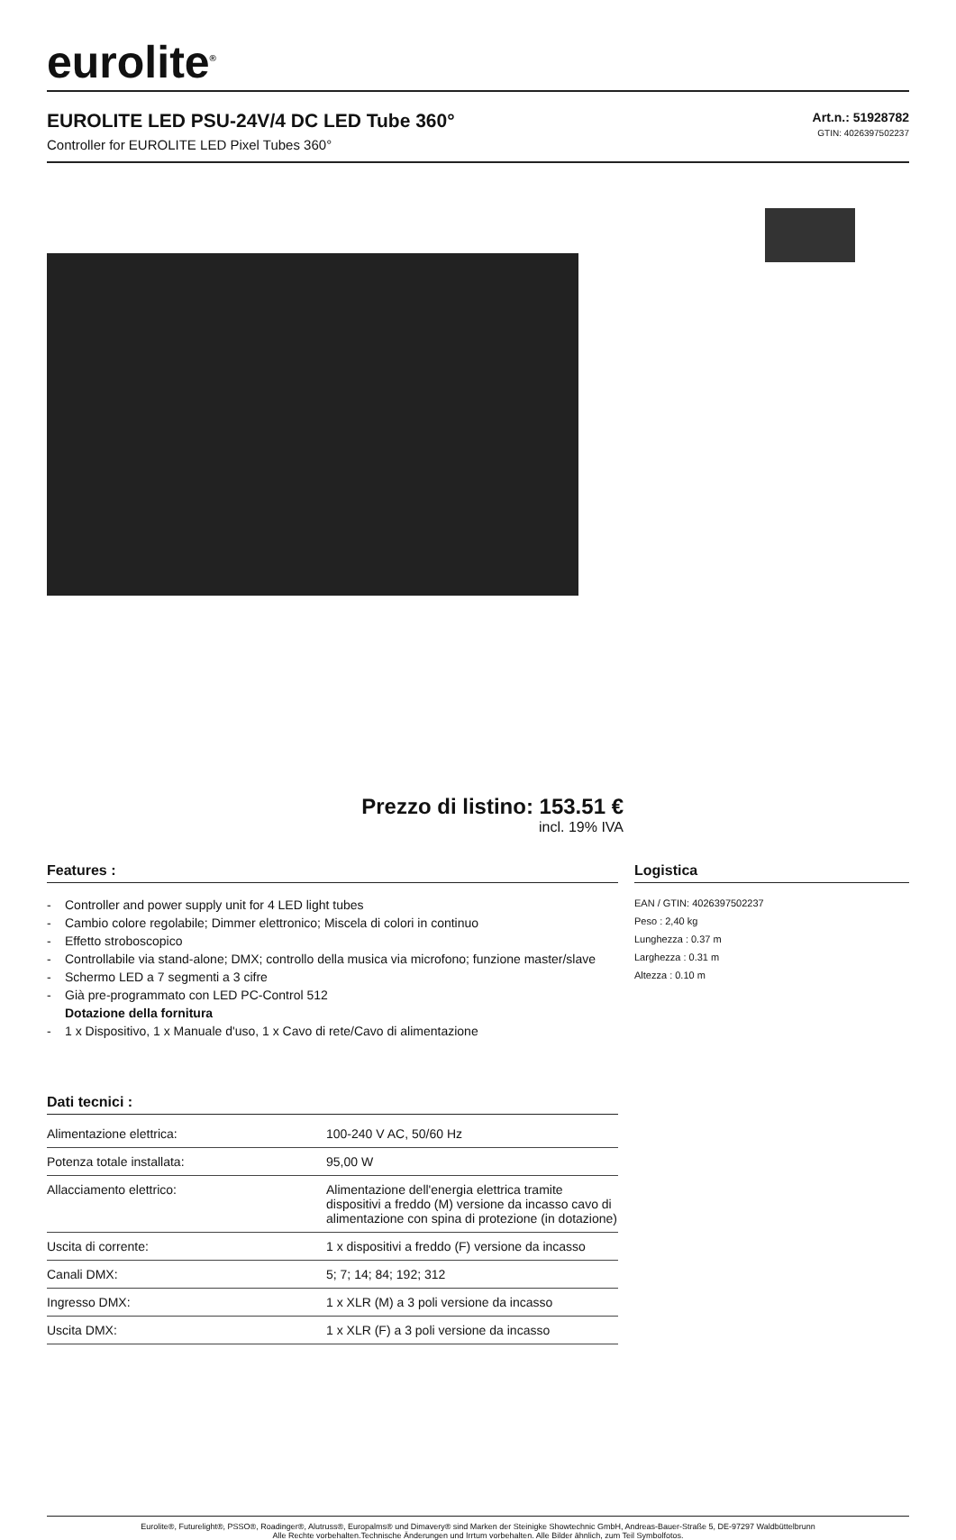eurolite<sup>®</sup>
EUROLITE LED PSU-24V/4 DC LED Tube 360°
Controller for EUROLITE LED Pixel Tubes 360°
Art.n.: 51928782
GTIN: 4026397502237
Prezzo di listino: 153.51 €
incl. 19% IVA
Features :
- Controller and power supply unit for 4 LED light tubes
- Cambio colore regolabile; Dimmer elettronico; Miscela di colori in continuo
- Effetto stroboscopico
- Controllabile via stand-alone; DMX; controllo della musica via microfono; funzione master/slave
- Schermo LED a 7 segmenti a 3 cifre
- Già pre-programmato con LED PC-Control 512
Dotazione della fornitura
- 1 x Dispositivo, 1 x Manuale d'uso, 1 x Cavo di rete/Cavo di alimentazione
Dati tecnici :
| Alimentazione elettrica: | 100-240 V AC, 50/60 Hz |
| Potenza totale installata: | 95,00 W |
| Allacciamento elettrico: | Alimentazione dell'energia elettrica tramite dispositivi a freddo (M) versione da incasso cavo di alimentazione con spina di protezione (in dotazione) |
| Uscita di corrente: | 1 x dispositivi a freddo (F) versione da incasso |
| Canali DMX: | 5; 7; 14; 84; 192; 312 |
| Ingresso DMX: | 1 x XLR (M) a 3 poli versione da incasso |
| Uscita DMX: | 1 x XLR (F) a 3 poli versione da incasso |
Logistica
EAN / GTIN: 4026397502237
Peso : 2,40 kg
Lunghezza : 0.37 m
Larghezza : 0.31 m
Altezza : 0.10 m
Eurolite®, Futurelight®, PSSO®, Roadinger®, Alutruss®, Europalms® und Dimavery® sind Marken der Steinigke Showtechnic GmbH, Andreas-Bauer-Straße 5, DE-97297 Waldbüttelbrunn
Alle Rechte vorbehalten.Technische Änderungen und Irrtum vorbehalten. Alle Bilder ähnlich, zum Teil Symbolfotos.